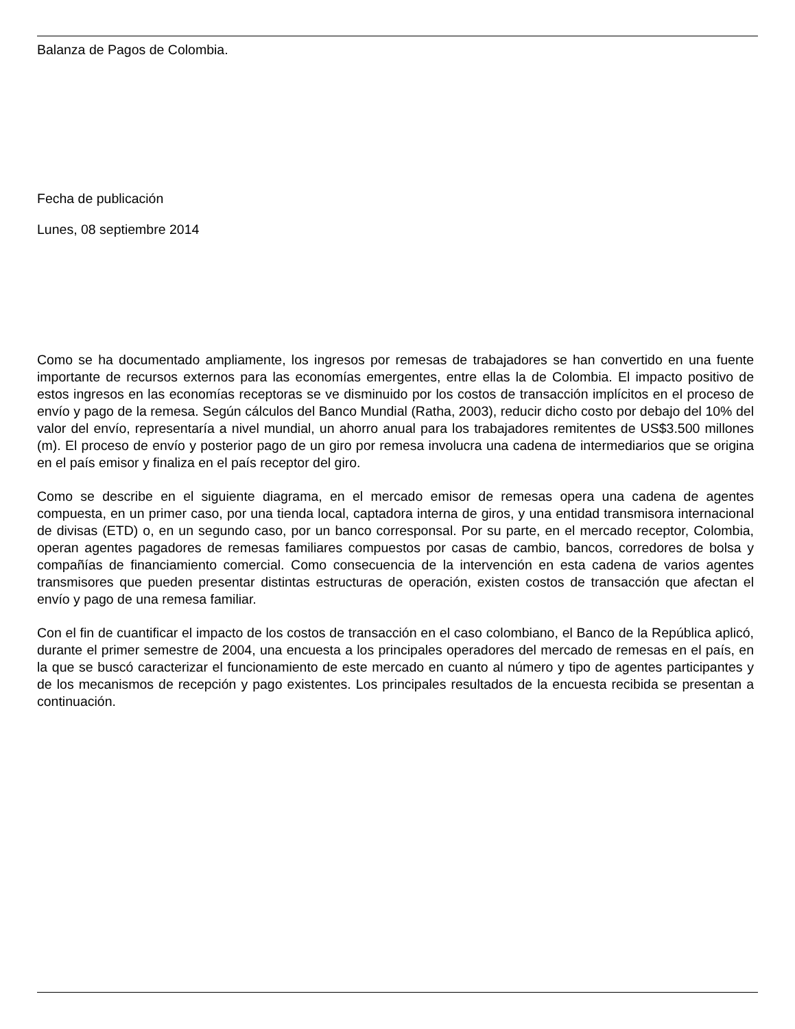Balanza de Pagos de Colombia.
Fecha de publicación
Lunes, 08 septiembre 2014
Como se ha documentado ampliamente, los ingresos por remesas de trabajadores se han convertido en una fuente importante de recursos externos para las economías emergentes, entre ellas la de Colombia. El impacto positivo de estos ingresos en las economías receptoras se ve disminuido por los costos de transacción implícitos en el proceso de envío y pago de la remesa. Según cálculos del Banco Mundial (Ratha, 2003), reducir dicho costo por debajo del 10% del valor del envío, representaría a nivel mundial, un ahorro anual para los trabajadores remitentes de US$3.500 millones (m). El proceso de envío y posterior pago de un giro por remesa involucra una cadena de intermediarios que se origina en el país emisor y finaliza en el país receptor del giro.
Como se describe en el siguiente diagrama, en el mercado emisor de remesas opera una cadena de agentes compuesta, en un primer caso, por una tienda local, captadora interna de giros, y una entidad transmisora internacional de divisas (ETD) o, en un segundo caso, por un banco corresponsal. Por su parte, en el mercado receptor, Colombia, operan agentes pagadores de remesas familiares compuestos por casas de cambio, bancos, corredores de bolsa y compañías de financiamiento comercial. Como consecuencia de la intervención en esta cadena de varios agentes transmisores que pueden presentar distintas estructuras de operación, existen costos de transacción que afectan el envío y pago de una remesa familiar.
Con el fin de cuantificar el impacto de los costos de transacción en el caso colombiano, el Banco de la República aplicó, durante el primer semestre de 2004, una encuesta a los principales operadores del mercado de remesas en el país, en la que se buscó caracterizar el funcionamiento de este mercado en cuanto al número y tipo de agentes participantes y de los mecanismos de recepción y pago existentes. Los principales resultados de la encuesta recibida se presentan a continuación.